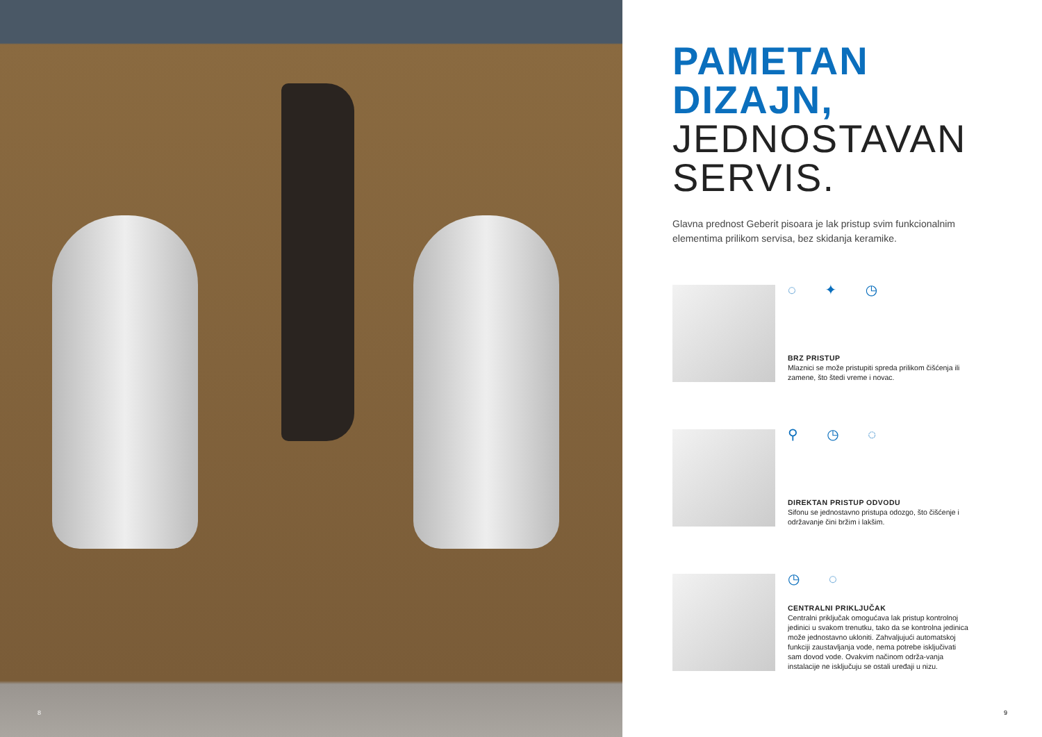8
PAMETAN
DIZAJN,
JEDNOSTAVAN
SERVIS.
Glavna prednost Geberit pisoara je lak pristup svim funkcionalnim elementima prilikom servisa, bez skidanja keramike.
◌ ✦ ◷
BRZ PRISTUP
Mlaznici se može pristupiti spreda prilikom čišćenja ili zamene, što štedi vreme i novac.
⚲ ◷ ◌
DIREKTAN PRISTUP ODVODU
Sifonu se jednostavno pristupa odozgo, što čišćenje i održavanje čini bržim i lakšim.
◷ ◌
CENTRALNI PRIKLJUČAK
Centralni priključak omogućava lak pristup kontrolnoj jedinici u svakom trenutku, tako da se kontrolna jedinica može jednostavno ukloniti. Zahvaljujući automatskoj funkciji zaustavljanja vode, nema potrebe isključivati sam dovod vode. Ovakvim načinom održa-vanja instalacije ne isključuju se ostali uređaji u nizu.
9